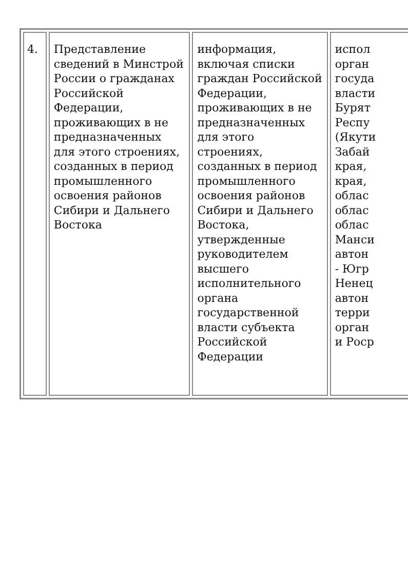| 4. | Представление сведений в Минстрой России о гражданах Российской Федерации, проживающих в не предназначенных для этого строениях, созданных в период промышленного освоения районов Сибири и Дальнего Востока | информация, включая списки граждан Российской Федерации, проживающих в не предназначенных для этого строениях, созданных в период промышленного освоения районов Сибири и Дальнего Востока, утвержденные руководителем высшего исполнительного органа государственной власти субъекта Российской Федерации | испол орган госуда власти Бурят Респу (Якути Забай края, края, облас облас облас Манси автон - Югр Ненец автон терри орган и Роср |